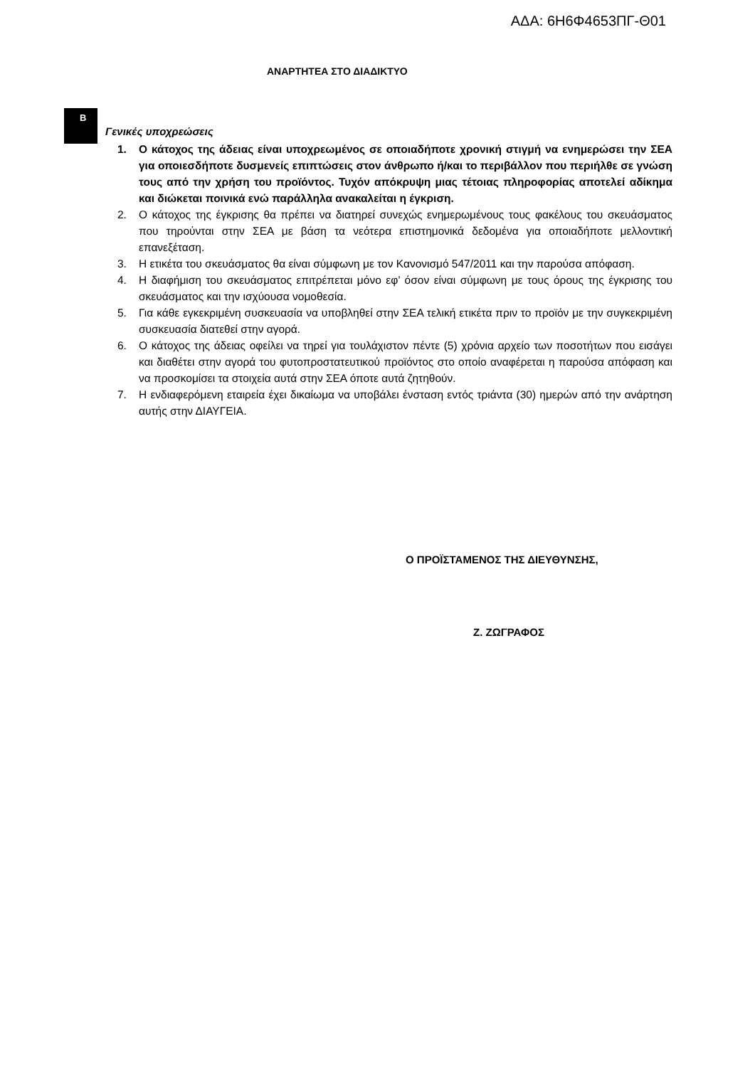ΑΔΑ: 6Η6Φ4653ΠΓ-Θ01
ΑΝΑΡΤΗΤΕΑ ΣΤΟ ΔΙΑΔΙΚΤΥΟ
B
Γενικές υποχρεώσεις
1. Ο κάτοχος της άδειας είναι υποχρεωμένος σε οποιαδήποτε χρονική στιγμή να ενημερώσει την ΣΕΑ για οποιεσδήποτε δυσμενείς επιπτώσεις στον άνθρωπο ή/και το περιβάλλον που περιήλθε σε γνώση τους από την χρήση του προϊόντος. Τυχόν απόκρυψη μιας τέτοιας πληροφορίας αποτελεί αδίκημα και διώκεται ποινικά ενώ παράλληλα ανακαλείται η έγκριση.
2. Ο κάτοχος της έγκρισης θα πρέπει να διατηρεί συνεχώς ενημερωμένους τους φακέλους του σκευάσματος που τηρούνται στην ΣΕΑ με βάση τα νεότερα επιστημονικά δεδομένα για οποιαδήποτε μελλοντική επανεξέταση.
3. Η ετικέτα του σκευάσματος θα είναι σύμφωνη με τον Κανονισμό 547/2011 και την παρούσα απόφαση.
4. Η διαφήμιση του σκευάσματος επιτρέπεται μόνο εφ’ όσον είναι σύμφωνη με τους όρους της έγκρισης του σκευάσματος και την ισχύουσα νομοθεσία.
5. Για κάθε εγκεκριμένη συσκευασία να υποβληθεί στην ΣΕΑ τελική ετικέτα πριν το προϊόν με την συγκεκριμένη συσκευασία διατεθεί στην αγορά.
6. Ο κάτοχος της άδειας οφείλει να τηρεί για τουλάχιστον πέντε (5) χρόνια αρχείο των ποσοτήτων που εισάγει και διαθέτει στην αγορά του φυτοπροστατευτικού προϊόντος στο οποίο αναφέρεται η παρούσα απόφαση και να προσκομίσει τα στοιχεία αυτά στην ΣΕΑ όποτε αυτά ζητηθούν.
7. Η ενδιαφερόμενη εταιρεία έχει δικαίωμα να υποβάλει ένσταση εντός τριάντα (30) ημερών από την ανάρτηση αυτής στην ΔΙΑΥΓΕΙΑ.
Ο ΠΡΟΪΣΤΑΜΕΝΟΣ ΤΗΣ ΔΙΕΥΘΥΝΣΗΣ,
Ζ. ΖΩΓΡΑΦΟΣ